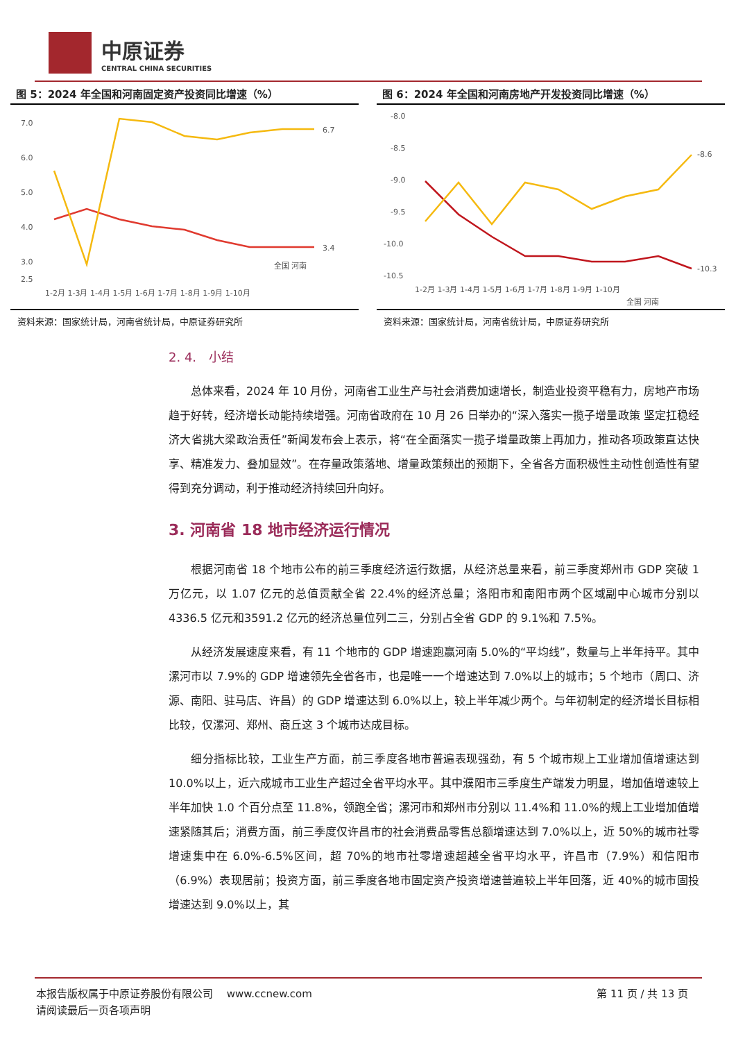中原证券
CENTRAL CHINA SECURITIES
图 5：2024 年全国和河南固定资产投资同比增速（%）
7.0
6.0
5.0
4.0
3.0
2.5
6.7
3.4
全国 河南
1-2月 1-3月 1-4月 1-5月 1-6月 1-7月 1-8月 1-9月 1-10月
资料来源：国家统计局，河南省统计局，中原证券研究所
图 6：2024 年全国和河南房地产开发投资同比增速（%）
-8.0
-8.5
-9.0
-9.5
-10.0
-10.5
-8.6
-10.3
1-2月 1-3月 1-4月 1-5月 1-6月 1-7月 1-8月 1-9月 1-10月
全国 河南
资料来源：国家统计局，河南省统计局，中原证券研究所
2. 4.　小结
总体来看，2024 年 10 月份，河南省工业生产与社会消费加速增长，制造业投资平稳有力，房地产市场趋于好转，经济增长动能持续增强。河南省政府在 10 月 26 日举办的“深入落实一揽子增量政策 坚定扛稳经济大省挑大梁政治责任”新闻发布会上表示，将“在全面落实一揽子增量政策上再加力，推动各项政策直达快享、精准发力、叠加显效”。在存量政策落地、增量政策频出的预期下，全省各方面积极性主动性创造性有望得到充分调动，利于推动经济持续回升向好。
3. 河南省 18 地市经济运行情况
根据河南省 18 个地市公布的前三季度经济运行数据，从经济总量来看，前三季度郑州市 GDP 突破 1 万亿元，以 1.07 亿元的总值贡献全省 22.4%的经济总量；洛阳市和南阳市两个区域副中心城市分别以4336.5 亿元和3591.2 亿元的经济总量位列二三，分别占全省 GDP 的 9.1%和 7.5%。
从经济发展速度来看，有 11 个地市的 GDP 增速跑赢河南 5.0%的“平均线”，数量与上半年持平。其中漯河市以 7.9%的 GDP 增速领先全省各市，也是唯一一个增速达到 7.0%以上的城市；5 个地市（周口、济源、南阳、驻马店、许昌）的 GDP 增速达到 6.0%以上，较上半年减少两个。与年初制定的经济增长目标相比较，仅漯河、郑州、商丘这 3 个城市达成目标。
细分指标比较，工业生产方面，前三季度各地市普遍表现强劲，有 5 个城市规上工业增加值增速达到 10.0%以上，近六成城市工业生产超过全省平均水平。其中濮阳市三季度生产端发力明显，增加值增速较上半年加快 1.0 个百分点至 11.8%，领跑全省；漯河市和郑州市分别以 11.4%和 11.0%的规上工业增加值增速紧随其后；消费方面，前三季度仅许昌市的社会消费品零售总额增速达到 7.0%以上，近 50%的城市社零增速集中在 6.0%-6.5%区间，超 70%的地市社零增速超越全省平均水平，许昌市（7.9%）和信阳市（6.9%）表现居前；投资方面，前三季度各地市固定资产投资增速普遍较上半年回落，近 40%的城市固投增速达到 9.0%以上，其
本报告版权属于中原证券股份有限公司　 www.ccnew.com
请阅读最后一页各项声明
第 11 页 / 共 13 页